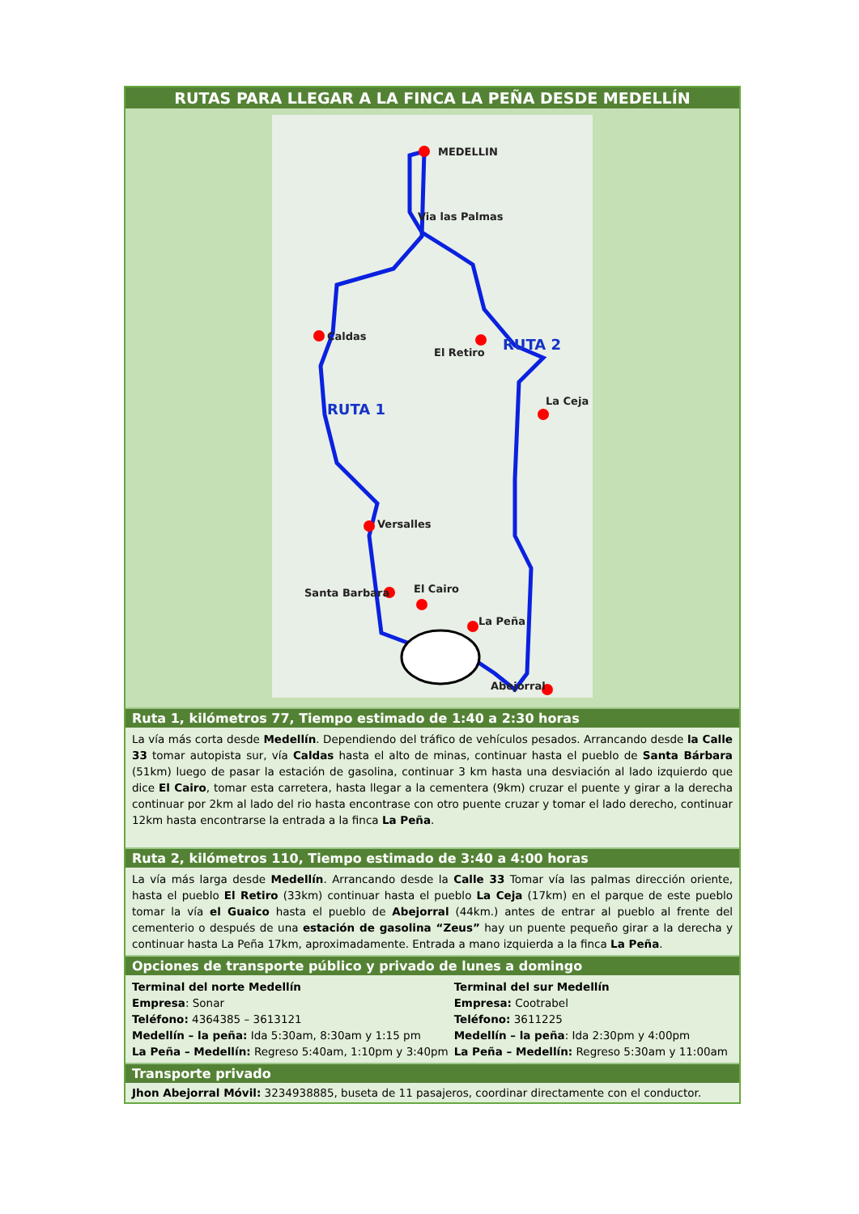RUTAS PARA LLEGAR A LA FINCA LA PEÑA DESDE MEDELLÍN
MEDELLIN
Via las Palmas
Caldas
El Retiro
La Ceja
Versalles
Santa Barbara
El Cairo
La Peña
Abejorral
RUTA 2
RUTA 1
Ruta 1, kilómetros 77, Tiempo estimado de 1:40 a 2:30 horas
La vía más corta desde Medellín. Dependiendo del tráfico de vehículos pesados. Arrancando desde la Calle 33 tomar autopista sur, vía Caldas hasta el alto de minas, continuar hasta el pueblo de Santa Bárbara (51km) luego de pasar la estación de gasolina, continuar 3 km hasta una desviación al lado izquierdo que dice El Cairo, tomar esta carretera, hasta llegar a la cementera (9km) cruzar el puente y girar a la derecha continuar por 2km al lado del rio hasta encontrase con otro puente cruzar y tomar el lado derecho, continuar 12km hasta encontrarse la entrada a la finca La Peña.
Ruta 2, kilómetros 110, Tiempo estimado de 3:40 a 4:00 horas
La vía más larga desde Medellín. Arrancando desde la Calle 33 Tomar vía las palmas dirección oriente, hasta el pueblo El Retiro (33km) continuar hasta el pueblo La Ceja (17km) en el parque de este pueblo tomar la vía el Guaico hasta el pueblo de Abejorral (44km.) antes de entrar al pueblo al frente del cementerio o después de una estación de gasolina “Zeus” hay un puente pequeño girar a la derecha y continuar hasta La Peña 17km, aproximadamente. Entrada a mano izquierda a la finca La Peña.
Opciones de transporte público y privado de lunes a domingo
| Terminal del norte Medellín Empresa : Sonar Teléfono: 4364385 – 3613121 Medellín – la peña: Ida 5:30am, 8:30am y 1:15 pm La Peña – Medellín: Regreso 5:40am, 1:10pm y 3:40pm | Terminal del sur Medellín Empresa: Cootrabel Teléfono: 3611225 Medellín – la peña : Ida 2:30pm y 4:00pm La Peña – Medellín: Regreso 5:30am y 11:00am |
Transporte privado
Jhon Abejorral Móvil: 3234938885, buseta de 11 pasajeros, coordinar directamente con el conductor.